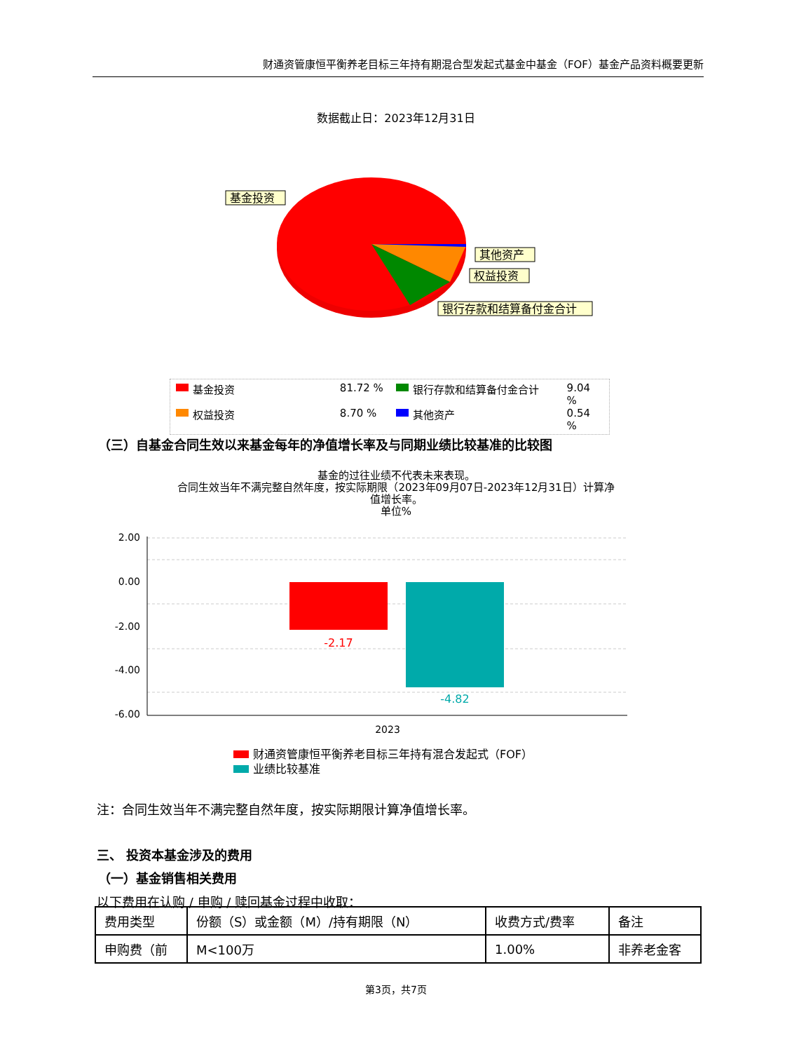财通资管康恒平衡养老目标三年持有期混合型发起式基金中基金（FOF）基金产品资料概要更新
数据截止日：2023年12月31日
基金投资
其他资产
权益投资
银行存款和结算备付金合计
基金投资 81.72 % 银行存款和结算备付金合计 9.04 %
权益投资 8.70 % 其他资产 0.54 %
（三）自基金合同生效以来基金每年的净值增长率及与同期业绩比较基准的比较图
基金的过往业绩不代表未来表现。
合同生效当年不满完整自然年度，按实际期限（2023年09月07日-2023年12月31日）计算净
值增长率。
单位%
2.00
0.00
-2.00
-4.00
-6.00
-2.17
-4.82
2023
财通资管康恒平衡养老目标三年持有混合发起式（FOF）
业绩比较基准
注：合同生效当年不满完整自然年度，按实际期限计算净值增长率。
三、 投资本基金涉及的费用
（一）基金销售相关费用
以下费用在认购 / 申购 / 赎回基金过程中收取：
| 费用类型 | 份额（S）或金额（M）/持有期限（N） | 收费方式/费率 | 备注 |
| 申购费（前 | M<100万 | 1.00% | 非养老金客 |
第3页，共7页